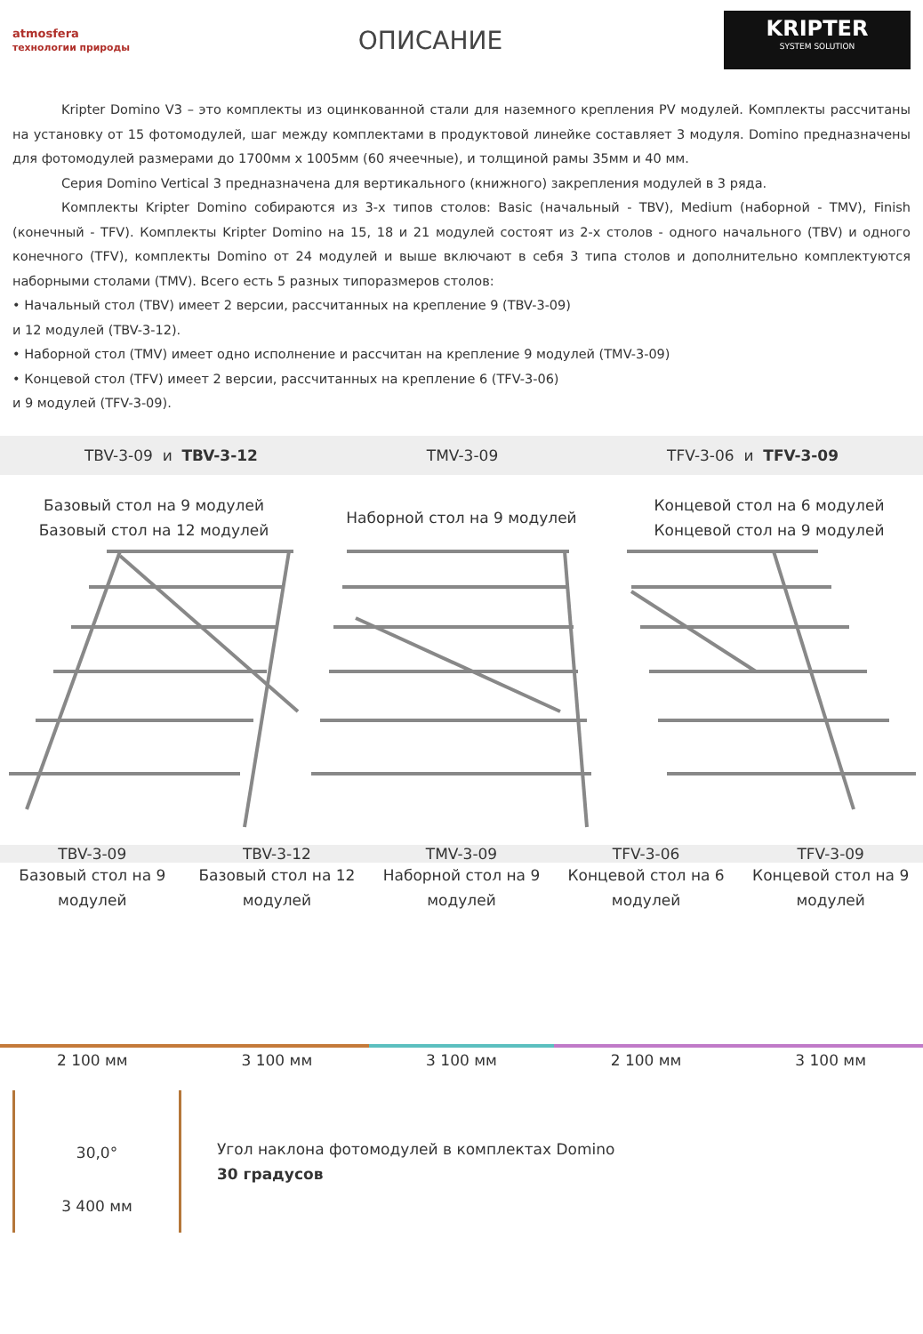atmosfera технологии природы
ОПИСАНИЕ
KRIPTER
SYSTEM SOLUTION
Kripter Domino V3 – это комплекты из оцинкованной стали для наземного крепления PV модулей. Комплекты рассчитаны на установку от 15 фотомодулей, шаг между комплектами в продуктовой линейке составляет 3 модуля. Domino предназначены для фотомодулей размерами до 1700мм х 1005мм (60 ячеечные), и толщиной рамы 35мм и 40 мм.
Серия Domino Vertical 3 предназначена для вертикального (книжного) закрепления модулей в 3 ряда.
Комплекты Kripter Domino собираются из 3-х типов столов: Basic (начальный - TBV), Medium (наборной - TMV), Finish (конечный - TFV). Комплекты Kripter Domino на 15, 18 и 21 модулей состоят из 2-х столов - одного начального (TBV) и одного конечного (TFV), комплекты Domino от 24 модулей и выше включают в себя 3 типа столов и дополнительно комплектуются наборными столами (TMV). Всего есть 5 разных типоразмеров столов:
• Начальный стол (TBV) имеет 2 версии, рассчитанных на крепление 9 (TBV-3-09)
и 12 модулей (TBV-3-12).
• Наборной стол (TMV) имеет одно исполнение и рассчитан на крепление 9 модулей (TMV-3-09)
• Концевой стол (TFV) имеет 2 версии, рассчитанных на крепление 6 (TFV-3-06)
и 9 модулей (TFV-3-09).
TBV-3-09 и TBV-3-12 TMV-3-09 TFV-3-06 и TFV-3-09
Базовый стол на 9 модулей
Базовый стол на 12 модулей
Наборной стол на 9 модулей
Концевой стол на 6 модулей
Концевой стол на 9 модулей
TBV-3-09 TBV-3-12 TMV-3-09 TFV-3-06 TFV-3-09
Базовый стол на 9 модулей Базовый стол на 12 модулей Наборной стол на 9 модулей Концевой стол на 6 модулей Концевой стол на 9 модулей
2 100 мм
3 100 мм
3 100 мм
2 100 мм
3 100 мм
30,0°
3 400 мм
Угол наклона фотомодулей в комплектах Domino
30 градусов